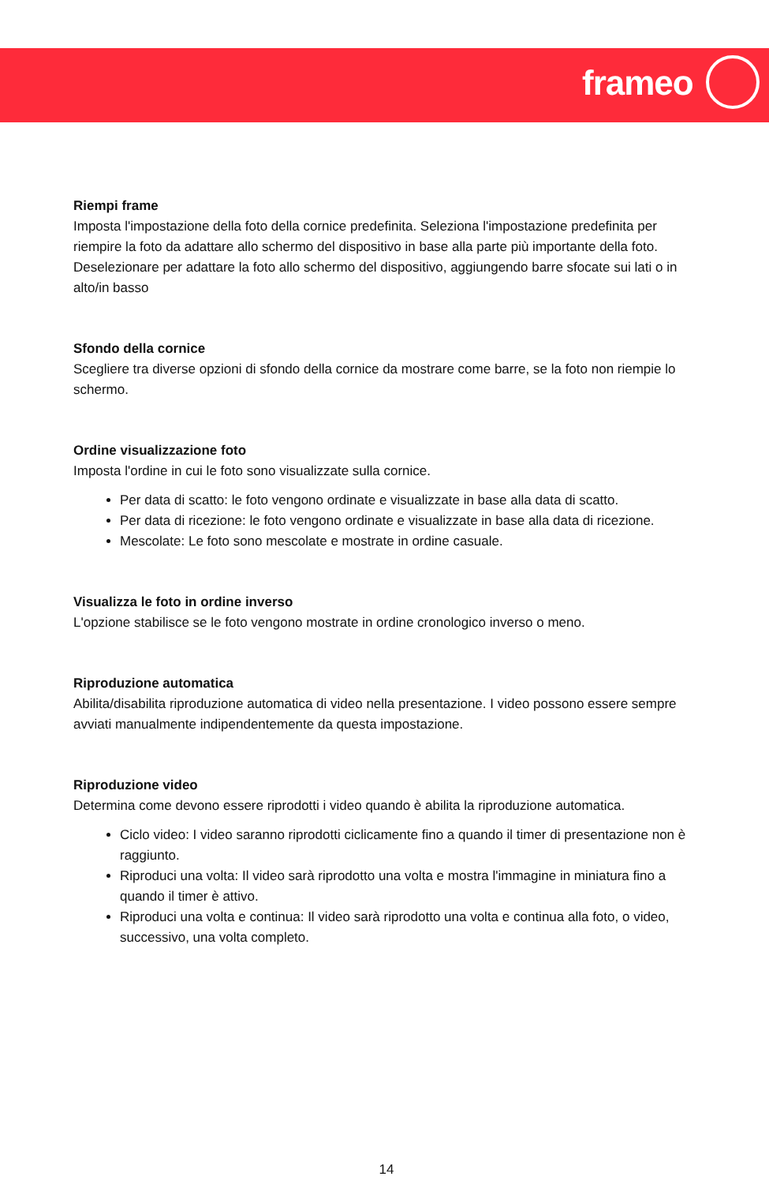frameo
Riempi frame
Imposta l'impostazione della foto della cornice predefinita. Seleziona l'impostazione predefinita per riempire la foto da adattare allo schermo del dispositivo in base alla parte più importante della foto. Deselezionare per adattare la foto allo schermo del dispositivo, aggiungendo barre sfocate sui lati o in alto/in basso
Sfondo della cornice
Scegliere tra diverse opzioni di sfondo della cornice da mostrare come barre, se la foto non riempie lo schermo.
Ordine visualizzazione foto
Imposta l'ordine in cui le foto sono visualizzate sulla cornice.
Per data di scatto: le foto vengono ordinate e visualizzate in base alla data di scatto.
Per data di ricezione: le foto vengono ordinate e visualizzate in base alla data di ricezione.
Mescolate: Le foto sono mescolate e mostrate in ordine casuale.
Visualizza le foto in ordine inverso
L'opzione stabilisce se le foto vengono mostrate in ordine cronologico inverso o meno.
Riproduzione automatica
Abilita/disabilita riproduzione automatica di video nella presentazione. I video possono essere sempre avviati manualmente indipendentemente da questa impostazione.
Riproduzione video
Determina come devono essere riprodotti i video quando è abilita la riproduzione automatica.
Ciclo video: I video saranno riprodotti ciclicamente fino a quando il timer di presentazione non è raggiunto.
Riproduci una volta: Il video sarà riprodotto una volta e mostra l'immagine in miniatura fino a quando il timer è attivo.
Riproduci una volta e continua: Il video sarà riprodotto una volta e continua alla foto, o video, successivo, una volta completo.
14